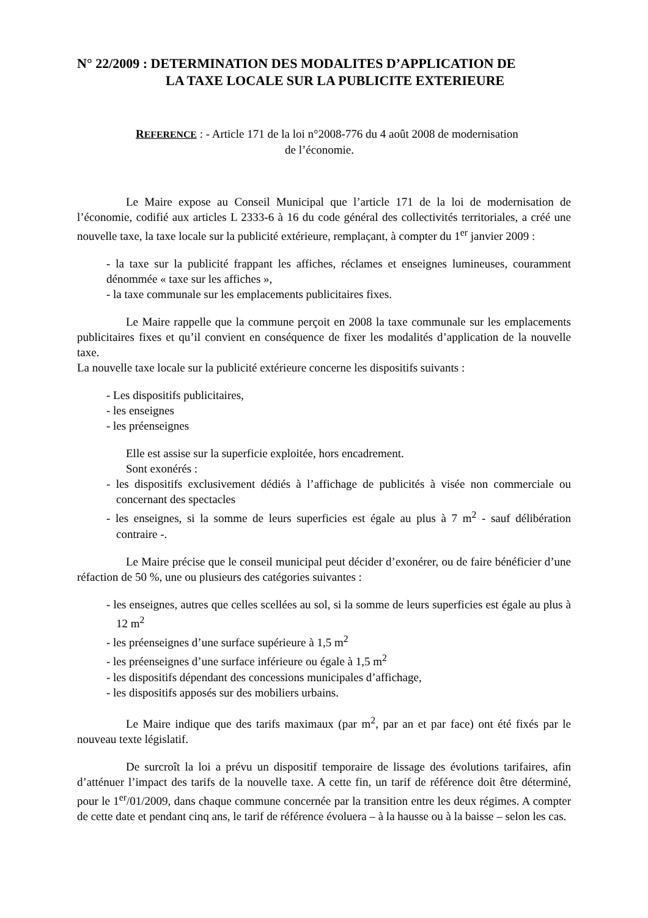N° 22/2009 : DETERMINATION DES MODALITES D’APPLICATION DE
LA TAXE LOCALE SUR LA PUBLICITE EXTERIEURE
REFERENCE : - Article 171 de la loi n°2008-776 du 4 août 2008 de modernisation
de l’économie.
Le Maire expose au Conseil Municipal que l’article 171 de la loi de modernisation de l’économie, codifié aux articles L 2333-6 à 16 du code général des collectivités territoriales, a créé une nouvelle taxe, la taxe locale sur la publicité extérieure, remplaçant, à compter du 1<sup>er</sup> janvier 2009 :
- la taxe sur la publicité frappant les affiches, réclames et enseignes lumineuses, couramment dénommée « taxe sur les affiches »,
- la taxe communale sur les emplacements publicitaires fixes.
Le Maire rappelle que la commune perçoit en 2008 la taxe communale sur les emplacements publicitaires fixes et qu’il convient en conséquence de fixer les modalités d’application de la nouvelle taxe.
La nouvelle taxe locale sur la publicité extérieure concerne les dispositifs suivants :
- Les dispositifs publicitaires,
- les enseignes
- les préenseignes
Elle est assise sur la superficie exploitée, hors encadrement.
Sont exonérés :
- les dispositifs exclusivement dédiés à l’affichage de publicités à visée non commerciale ou concernant des spectacles
- les enseignes, si la somme de leurs superficies est égale au plus à 7 m<sup>2</sup> - sauf délibération contraire -.
Le Maire précise que le conseil municipal peut décider d’exonérer, ou de faire bénéficier d’une réfaction de 50 %, une ou plusieurs des catégories suivantes :
- les enseignes, autres que celles scellées au sol, si la somme de leurs superficies est égale au plus à 12 m<sup>2</sup>
- les préenseignes d’une surface supérieure à 1,5 m<sup>2</sup>
- les préenseignes d’une surface inférieure ou égale à 1,5 m<sup>2</sup>
- les dispositifs dépendant des concessions municipales d’affichage,
- les dispositifs apposés sur des mobiliers urbains.
Le Maire indique que des tarifs maximaux (par m<sup>2</sup>, par an et par face) ont été fixés par le nouveau texte législatif.
De surcroît la loi a prévu un dispositif temporaire de lissage des évolutions tarifaires, afin d’atténuer l’impact des tarifs de la nouvelle taxe. A cette fin, un tarif de référence doit être déterminé, pour le 1<sup>er</sup>/01/2009, dans chaque commune concernée par la transition entre les deux régimes. A compter de cette date et pendant cinq ans, le tarif de référence évoluera – à la hausse ou à la baisse – selon les cas.